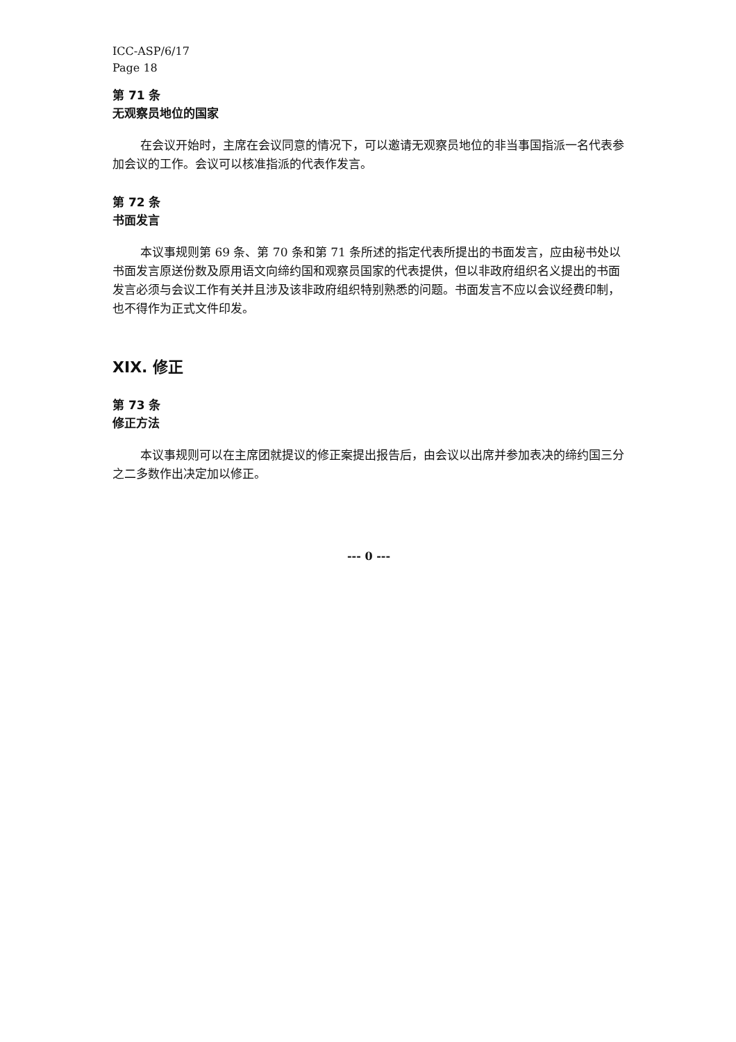ICC-ASP/6/17
Page 18
第 71 条
无观察员地位的国家
在会议开始时，主席在会议同意的情况下，可以邀请无观察员地位的非当事国指派一名代表参加会议的工作。会议可以核准指派的代表作发言。
第 72 条
书面发言
本议事规则第 69 条、第 70 条和第 71 条所述的指定代表所提出的书面发言，应由秘书处以书面发言原送份数及原用语文向缔约国和观察员国家的代表提供，但以非政府组织名义提出的书面发言必须与会议工作有关并且涉及该非政府组织特别熟悉的问题。书面发言不应以会议经费印制，也不得作为正式文件印发。
XIX. 修正
第 73 条
修正方法
本议事规则可以在主席团就提议的修正案提出报告后，由会议以出席并参加表决的缔约国三分之二多数作出决定加以修正。
--- 0 ---